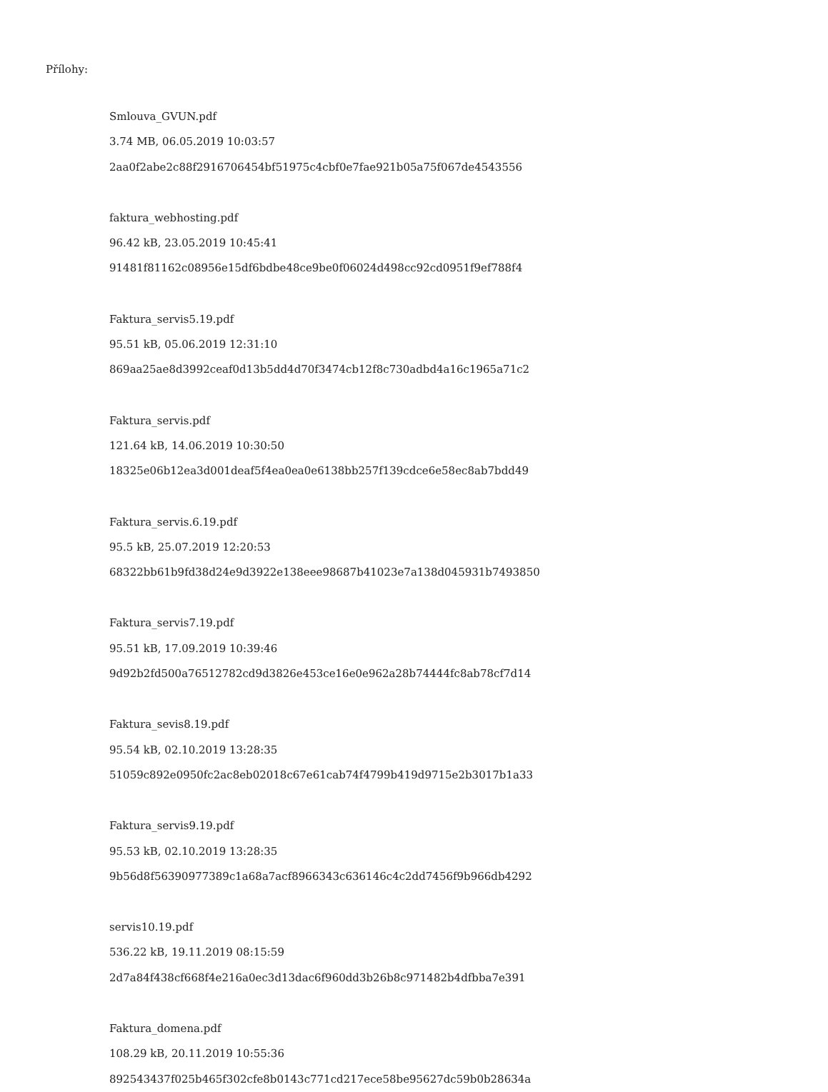Přílohy:
Smlouva_GVUN.pdf
3.74 MB, 06.05.2019 10:03:57
2aa0f2abe2c88f2916706454bf51975c4cbf0e7fae921b05a75f067de4543556
faktura_webhosting.pdf
96.42 kB, 23.05.2019 10:45:41
91481f81162c08956e15df6bdbe48ce9be0f06024d498cc92cd0951f9ef788f4
Faktura_servis5.19.pdf
95.51 kB, 05.06.2019 12:31:10
869aa25ae8d3992ceaf0d13b5dd4d70f3474cb12f8c730adbd4a16c1965a71c2
Faktura_servis.pdf
121.64 kB, 14.06.2019 10:30:50
18325e06b12ea3d001deaf5f4ea0ea0e6138bb257f139cdce6e58ec8ab7bdd49
Faktura_servis.6.19.pdf
95.5 kB, 25.07.2019 12:20:53
68322bb61b9fd38d24e9d3922e138eee98687b41023e7a138d045931b7493850
Faktura_servis7.19.pdf
95.51 kB, 17.09.2019 10:39:46
9d92b2fd500a76512782cd9d3826e453ce16e0e962a28b74444fc8ab78cf7d14
Faktura_sevis8.19.pdf
95.54 kB, 02.10.2019 13:28:35
51059c892e0950fc2ac8eb02018c67e61cab74f4799b419d9715e2b3017b1a33
Faktura_servis9.19.pdf
95.53 kB, 02.10.2019 13:28:35
9b56d8f56390977389c1a68a7acf8966343c636146c4c2dd7456f9b966db4292
servis10.19.pdf
536.22 kB, 19.11.2019 08:15:59
2d7a84f438cf668f4e216a0ec3d13dac6f960dd3b26b8c971482b4dfbba7e391
Faktura_domena.pdf
108.29 kB, 20.11.2019 10:55:36
892543437f025b465f302cfe8b0143c771cd217ece58be95627dc59b0b28634a